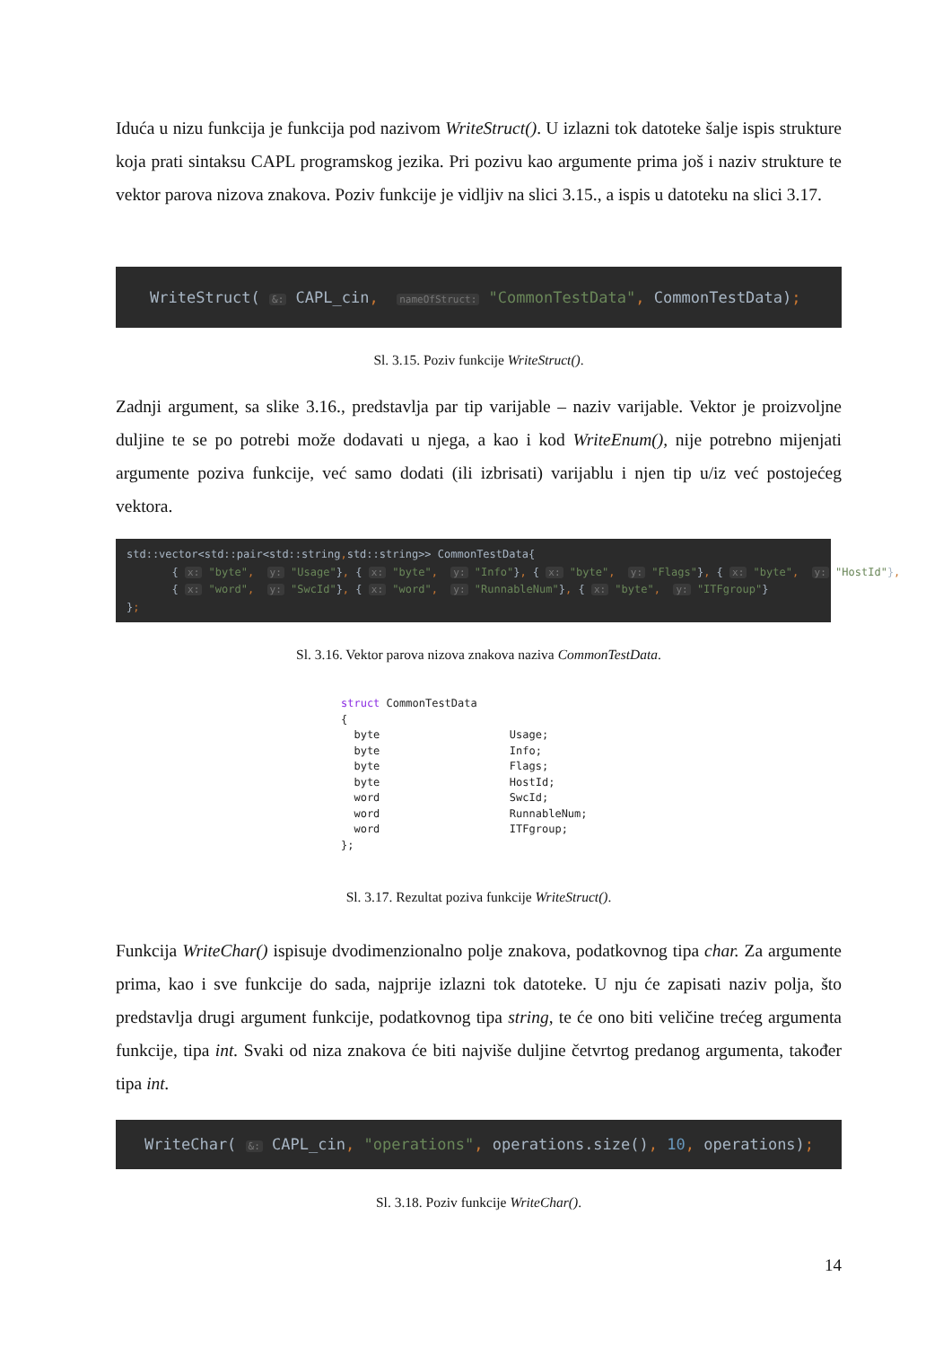Iduća u nizu funkcija je funkcija pod nazivom WriteStruct(). U izlazni tok datoteke šalje ispis strukture koja prati sintaksu CAPL programskog jezika. Pri pozivu kao argumente prima još i naziv strukture te vektor parova nizova znakova. Poziv funkcije je vidljiv na slici 3.15., a ispis u datoteku na slici 3.17.
WriteStruct( &: CAPL_cin, nameOfStruct: "CommonTestData", CommonTestData);
Sl. 3.15. Poziv funkcije WriteStruct().
Zadnji argument, sa slike 3.16., predstavlja par tip varijable – naziv varijable. Vektor je proizvoljne duljine te se po potrebi može dodavati u njega, a kao i kod WriteEnum(), nije potrebno mijenjati argumente poziva funkcije, već samo dodati (ili izbrisati) varijablu i njen tip u/iz već postojećeg vektora.
std::vector<std::pair<std::string, std::string>> CommonTestData{ { x: "byte", y: "Usage"}, { x: "byte", y: "Info"}, { x: "byte", y: "Flags"}, { x: "byte", y: "HostId"}, { x: "word", y: "SwcId"}, { x: "word", y: "RunnableNum"}, { x: "byte", y: "ITFgroup"} };
Sl. 3.16. Vektor parova nizova znakova naziva CommonTestData.
struct CommonTestData { byte Usage; byte Info; byte Flags; byte HostId; word SwcId; word RunnableNum; word ITFgroup; };
Sl. 3.17. Rezultat poziva funkcije WriteStruct().
Funkcija WriteChar() ispisuje dvodimenzionalno polje znakova, podatkovnog tipa char. Za argumente prima, kao i sve funkcije do sada, najprije izlazni tok datoteke. U nju će zapisati naziv polja, što predstavlja drugi argument funkcije, podatkovnog tipa string, te će ono biti veličine trećeg argumenta funkcije, tipa int. Svaki od niza znakova će biti najviše duljine četvrtog predanog argumenta, također tipa int.
WriteChar( &: CAPL_cin, "operations", operations.size(), 10, operations);
Sl. 3.18. Poziv funkcije WriteChar().
14